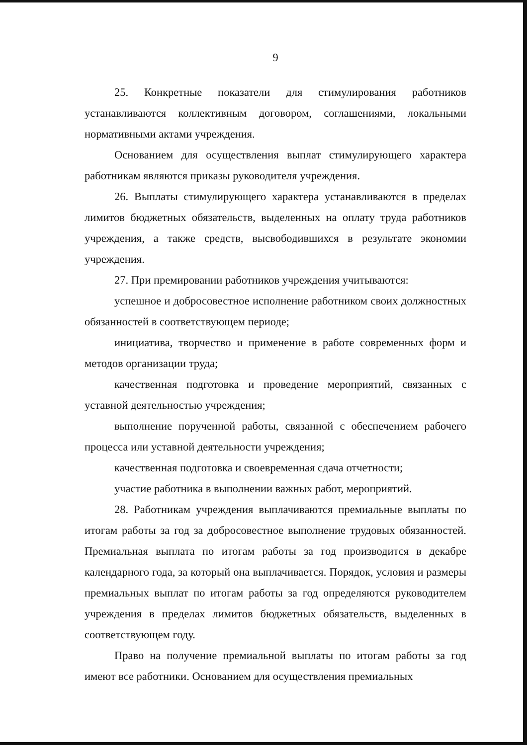9
25. Конкретные показатели для стимулирования работников устанавливаются коллективным договором, соглашениями, локальными нормативными актами учреждения.
Основанием для осуществления выплат стимулирующего характера работникам являются приказы руководителя учреждения.
26. Выплаты стимулирующего характера устанавливаются в пределах лимитов бюджетных обязательств, выделенных на оплату труда работников учреждения, а также средств, высвободившихся в результате экономии учреждения.
27. При премировании работников учреждения учитываются:
успешное и добросовестное исполнение работником своих должностных обязанностей в соответствующем периоде;
инициатива, творчество и применение в работе современных форм и методов организации труда;
качественная подготовка и проведение мероприятий, связанных с уставной деятельностью учреждения;
выполнение порученной работы, связанной с обеспечением рабочего процесса или уставной деятельности учреждения;
качественная подготовка и своевременная сдача отчетности;
участие работника в выполнении важных работ, мероприятий.
28. Работникам учреждения выплачиваются премиальные выплаты по итогам работы за год за добросовестное выполнение трудовых обязанностей. Премиальная выплата по итогам работы за год производится в декабре календарного года, за который она выплачивается. Порядок, условия и размеры премиальных выплат по итогам работы за год определяются руководителем учреждения в пределах лимитов бюджетных обязательств, выделенных в соответствующем году.
Право на получение премиальной выплаты по итогам работы за год имеют все работники. Основанием для осуществления премиальных